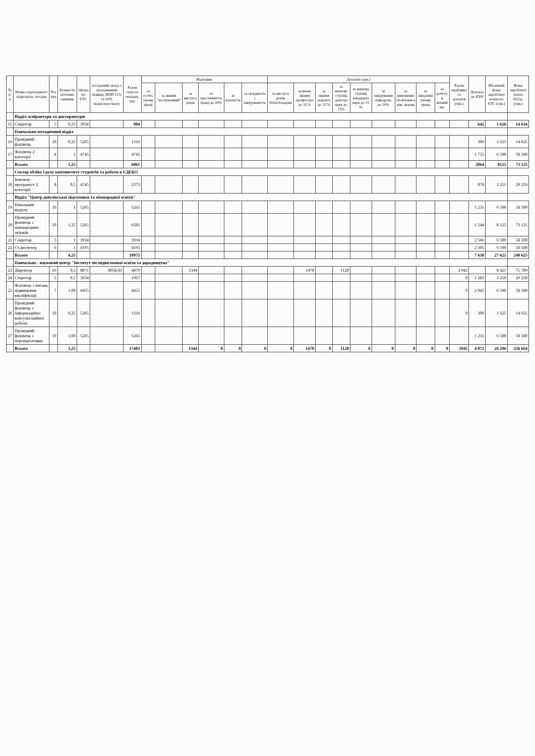| № п/п | Назва структурного підрозділу, посади | Роз ряд | Кількість штатних одиниць | Оклад по ЄТС | посадовий оклад з урахуванням підвищ. НПП 11% та 10% педаг.персоналу | Разом сума по окладах, грн. | Надбавки | | | | | | Доплати (грн.) | | | | | | | | | Разом надбавки та доплати (грн.) | Доплата до 6500 | Місячний фонд заробітної плати по ЄТС (грн.) | Фонд заробітної плати 2022р. (грн.) |
| --- | --- | --- | --- | --- | --- | --- | --- | --- | --- | --- | --- | --- | --- | --- | --- | --- | --- | --- | --- | --- | --- | --- | --- | --- | --- |
| | | | | | | | за особл. умови праці | за звання "заслуженний" | за вислугу років | за престижність праці до 20% | за класність | за складність і напруженість | за вислугу років бібліотекарям | за вчене звання професора до 33 % | за звання доцента до 25 % | за наукову ступінь доктора наук до 25% | за наукову ступінь кандидата наук до 15 % | за завідування кафедрою до 20% | за виконання обов'язків в зам. декана | за шкідливі умови праці | за роботу в нічний час | | | | |
| | Відділ аспірантури та докторантури | | | | | | | | | | | | | | | | | | | | | | | | |
| 15 | Секретар | 5 | 0,25 | 3934 | | 984 | | | | | | | | | | | | | | | | | 642 | 1 626 | 14 634 |
| | Навчально-методичний відділ | | | | | | | | | | | | | | | | | | | | | | | | |
| 16 | Провідний фахівець | 10 | 0,25 | 5265 | | 1316 | | | | | | | | | | | | | | | | | 309 | 1 625 | 14 625 |
| 17 | Фахівець 2 категорії | 8 | 1 | 4745 | | 4745 | | | | | | | | | | | | | | | | | 1 755 | 6 500 | 58 500 |
| | Всього | | 1,25 | | | 6061 | | | | | | | | | | | | | | | | | 2064 | 8125 | 73 125 |
| | Сектор обліку і руху контингенту студентів та роботи в ЄДЕБО | | | | | | | | | | | | | | | | | | | | | | | | |
| 18 | Інженер-програміст 2 категорії | 8 | 0,5 | 4745 | | 2373 | | | | | | | | | | | | | | | | | 878 | 3 251 | 29 259 |
| | Відділ "Центр довузівської підготовки та міжнародної освіти" | | | | | | | | | | | | | | | | | | | | | | | | |
| 19 | Начальник відділу | 10 | 1 | 5265 | | 5265 | | | | | | | | | | | | | | | | | 1 235 | 6 500 | 58 500 |
| 20 | Провідний фахівець з міжнародних зв'язків | 10 | 1,25 | 5265 | | 6581 | | | | | | | | | | | | | | | | | 1 544 | 8 125 | 73 125 |
| 21 | Секретар | 5 | 1 | 3934 | | 3934 | | | | | | | | | | | | | | | | | 2 566 | 6 500 | 58 500 |
| 22 | Ст.диспечер | 6 | 1 | 4195 | | 4195 | | | | | | | | | | | | | | | | | 2 305 | 6 500 | 58 500 |
| | Всього | | 4,25 | | | 19975 | | | | | | | | | | | | | | | | | 7 650 | 27 625 | 248 625 |
| | Навчально - науковий центр "Інститут післядипломної освіти та дорадництва" | | | | | | | | | | | | | | | | | | | | | | | | |
| 23 | Директор | 16 | 0,5 | 8071 | 8958,81 | 4479 | | | 1344 | | | | | 1478 | | 1120 | | | | | | 3 942 | | 8 421 | 75 789 |
| 24 | Секретар | 5 | 0,5 | 3934 | | 1967 | | | | | | | | | | | | | | | | 0 | 1 283 | 3 250 | 29 250 |
| 25 | Фахівець з питань підвищення кваліфікації | 7 | 1,00 | 4455 | | 4455 | | | | | | | | | | | | | | | | 0 | 2 045 | 6 500 | 58 500 |
| 26 | Провідний фахівець з інформаційно-консультаційної роботи | 10 | 0,25 | 5265 | | 1316 | | | | | | | | | | | | | | | | 0 | 309 | 1 625 | 14 625 |
| 27 | Провідний фахівець з перепідготовки | 10 | 1,00 | 5265 | | 5265 | | | | | | | | | | | | | | | | | 1 235 | 6 500 | 58 500 |
| | Всього | | 3,25 | | | 17483 | | | 1344 | 0 | 0 | 0 | 0 | 1478 | 0 | 1120 | 0 | 0 | 0 | 0 | 0 | 3942 | 4 872 | 26 296 | 236 664 |